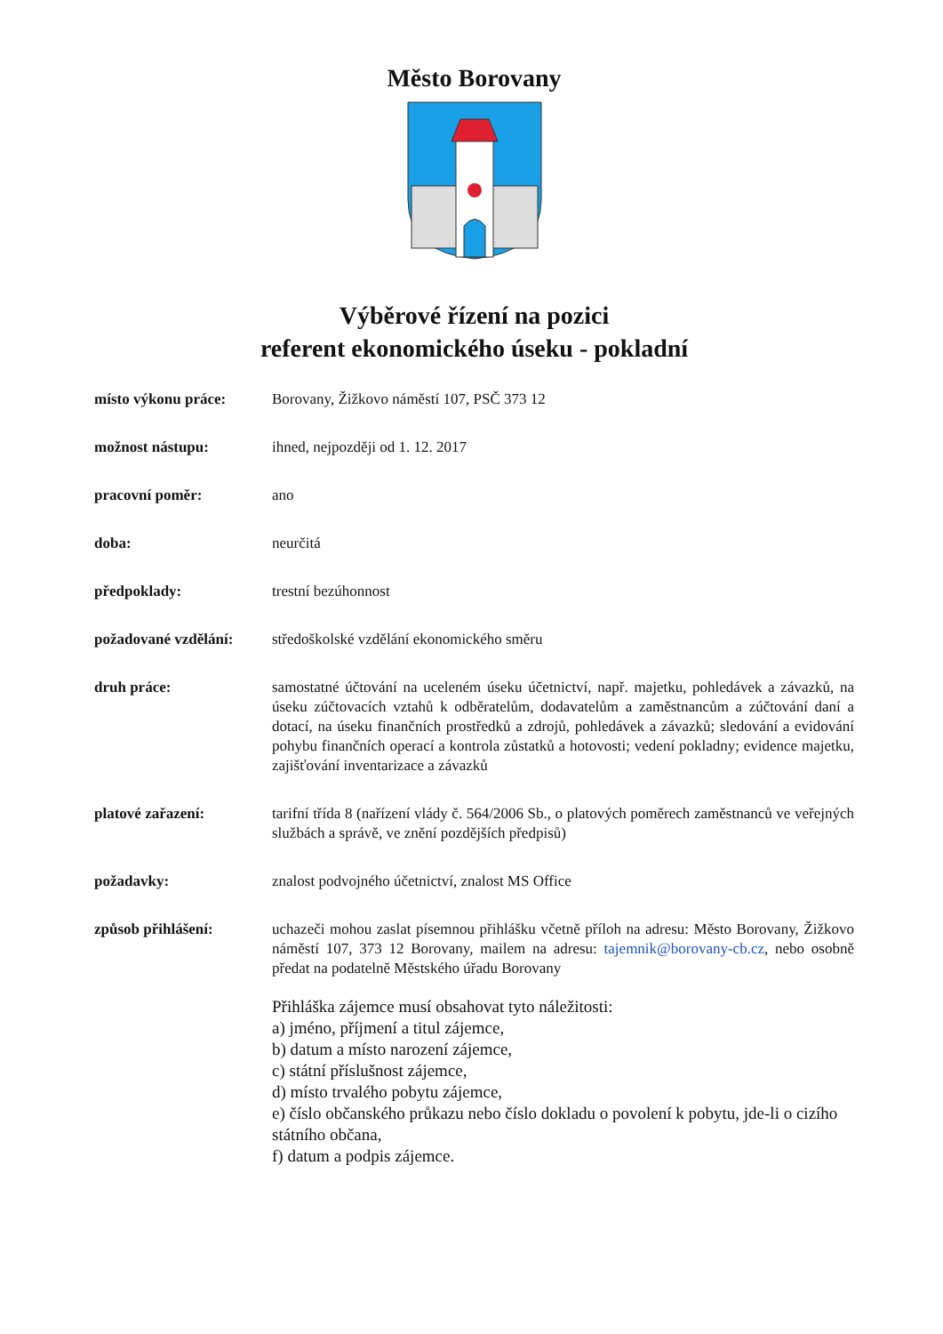Město Borovany
Výběrové řízení na pozici
referent ekonomického úseku - pokladní
místo výkonu práce: Borovany, Žižkovo náměstí 107, PSČ 373 12
možnost nástupu: ihned, nejpozději od 1. 12. 2017
pracovní poměr: ano
doba: neurčitá
předpoklady: trestní bezúhonnost
požadované vzdělání:
středoškolské vzdělání ekonomického směru
druh práce: samostatné účtování na uceleném úseku účetnictví, např. majetku, pohledávek a závazků, na úseku zúčtovacích vztahů k odběratelům, dodavatelům a zaměstnancům a zúčtování daní a dotací, na úseku finančních prostředků a zdrojů, pohledávek a závazků; sledování a evidování pohybu finančních operací a kontrola zůstatků a hotovosti; vedení pokladny; evidence majetku, zajišťování inventarizace a závazků
platové zařazení: tarifní třída 8 (nařízení vlády č. 564/2006 Sb., o platových poměrech zaměstnanců ve veřejných službách a správě, ve znění pozdějších předpisů)
požadavky: znalost podvojného účetnictví, znalost MS Office
způsob přihlášení: uchazeči mohou zaslat písemnou přihlášku včetně příloh na adresu: Město Borovany, Žižkovo náměstí 107, 373 12 Borovany, mailem na adresu: tajemnik@borovany-cb.cz, nebo osobně předat na podatelně Městského úřadu Borovany
Přihláška zájemce musí obsahovat tyto náležitosti:
a) jméno, příjmení a titul zájemce,
b) datum a místo narození zájemce,
c) státní příslušnost zájemce,
d) místo trvalého pobytu zájemce,
e) číslo občanského průkazu nebo číslo dokladu o povolení k pobytu, jde-li o cizího státního občana,
f) datum a podpis zájemce.